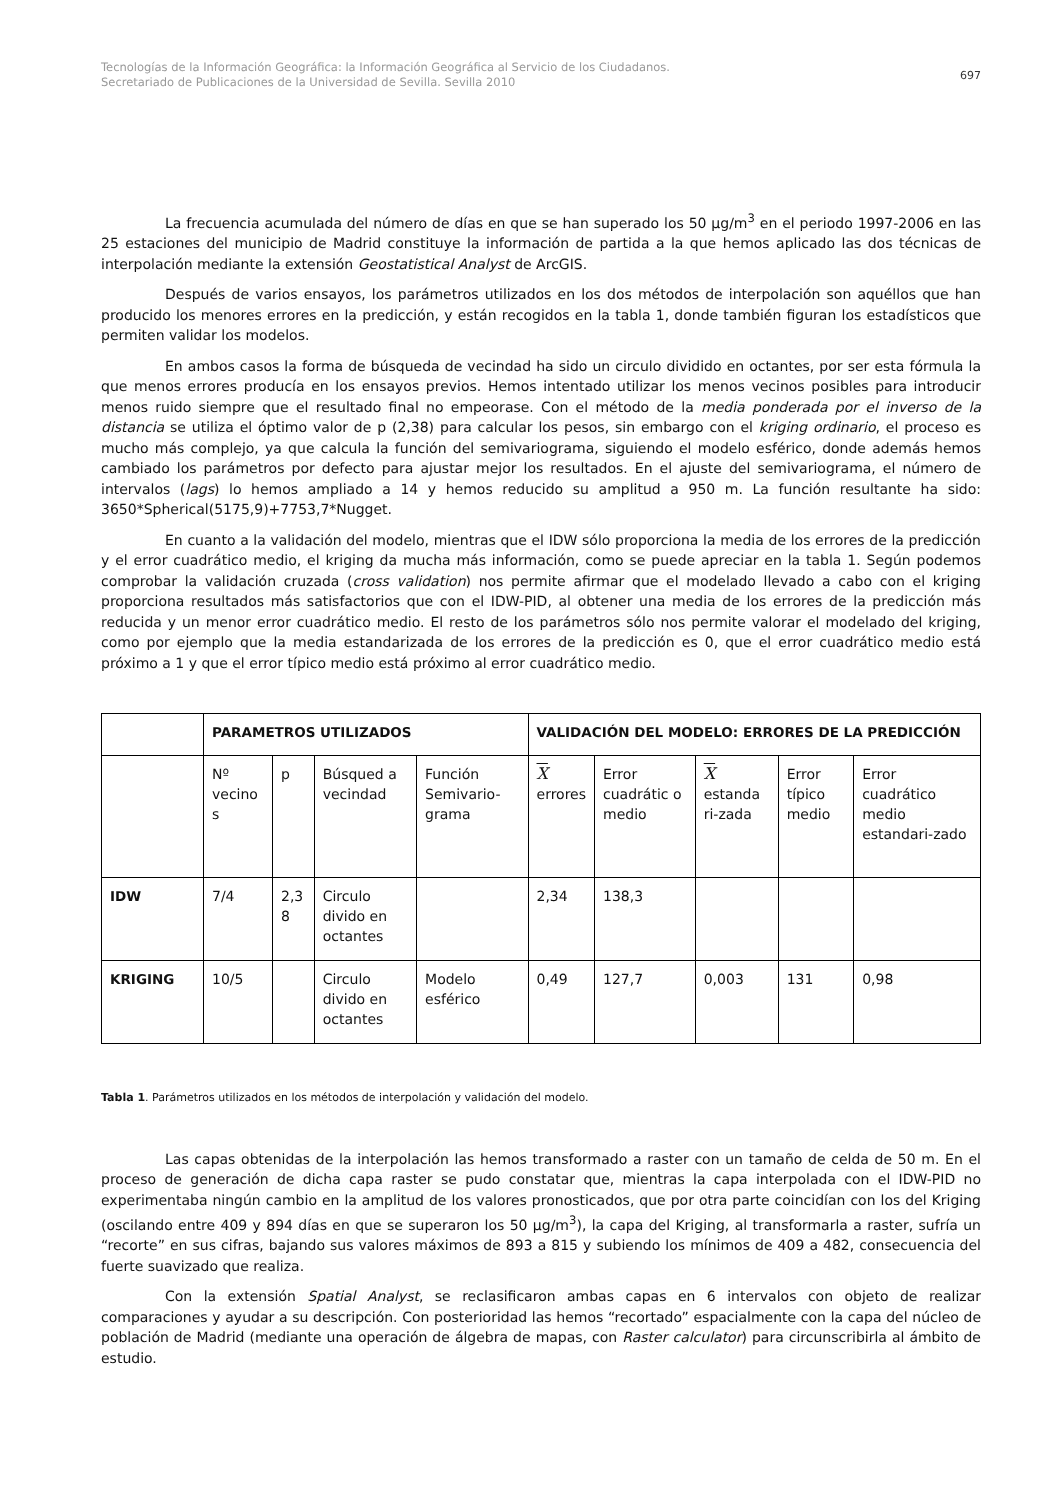Tecnologías de la Información Geográfica: la Información Geográfica al Servicio de los Ciudadanos.
Secretariado de Publicaciones de la Universidad de Sevilla. Sevilla 2010
697
La frecuencia acumulada del número de días en que se han superado los 50 µg/m<sup>3</sup> en el periodo 1997-2006 en las 25 estaciones del municipio de Madrid constituye la información de partida a la que hemos aplicado las dos técnicas de interpolación mediante la extensión Geostatistical Analyst de ArcGIS.
Después de varios ensayos, los parámetros utilizados en los dos métodos de interpolación son aquéllos que han producido los menores errores en la predicción, y están recogidos en la tabla 1, donde también figuran los estadísticos que permiten validar los modelos.
En ambos casos la forma de búsqueda de vecindad ha sido un circulo dividido en octantes, por ser esta fórmula la que menos errores producía en los ensayos previos. Hemos intentado utilizar los menos vecinos posibles para introducir menos ruido siempre que el resultado final no empeorase. Con el método de la media ponderada por el inverso de la distancia se utiliza el óptimo valor de p (2,38) para calcular los pesos, sin embargo con el kriging ordinario, el proceso es mucho más complejo, ya que calcula la función del semivariograma, siguiendo el modelo esférico, donde además hemos cambiado los parámetros por defecto para ajustar mejor los resultados. En el ajuste del semivariograma, el número de intervalos (lags) lo hemos ampliado a 14 y hemos reducido su amplitud a 950 m. La función resultante ha sido: 3650*Spherical(5175,9)+7753,7*Nugget.
En cuanto a la validación del modelo, mientras que el IDW sólo proporciona la media de los errores de la predicción y el error cuadrático medio, el kriging da mucha más información, como se puede apreciar en la tabla 1. Según podemos comprobar la validación cruzada (cross validation) nos permite afirmar que el modelado llevado a cabo con el kriging proporciona resultados más satisfactorios que con el IDW-PID, al obtener una media de los errores de la predicción más reducida y un menor error cuadrático medio. El resto de los parámetros sólo nos permite valorar el modelado del kriging, como por ejemplo que la media estandarizada de los errores de la predicción es 0, que el error cuadrático medio está próximo a 1 y que el error típico medio está próximo al error cuadrático medio.
| | PARAMETROS UTILIZADOS | | | | VALIDACIÓN DEL MODELO: ERRORES DE LA PREDICCIÓN | | | | |
| --- | --- | --- | --- | --- | --- | --- | --- | --- | --- |
| | Nº vecino s | p | Búsqued a vecindad | Función Semivario-grama | X errores | Error cuadrátic o medio | X estanda ri-zada | Error típico medio | Error cuadrático medio estandari-zado |
| IDW | 7/4 | 2,3 8 | Circulo divido en octantes | | 2,34 | 138,3 | | | |
| KRIGING | 10/5 | | Circulo divido en octantes | Modelo esférico | 0,49 | 127,7 | 0,003 | 131 | 0,98 |
Tabla 1. Parámetros utilizados en los métodos de interpolación y validación del modelo.
Las capas obtenidas de la interpolación las hemos transformado a raster con un tamaño de celda de 50 m. En el proceso de generación de dicha capa raster se pudo constatar que, mientras la capa interpolada con el IDW-PID no experimentaba ningún cambio en la amplitud de los valores pronosticados, que por otra parte coincidían con los del Kriging (oscilando entre 409 y 894 días en que se superaron los 50 µg/m<sup>3</sup>), la capa del Kriging, al transformarla a raster, sufría un “recorte” en sus cifras, bajando sus valores máximos de 893 a 815 y subiendo los mínimos de 409 a 482, consecuencia del fuerte suavizado que realiza.
Con la extensión Spatial Analyst, se reclasificaron ambas capas en 6 intervalos con objeto de realizar comparaciones y ayudar a su descripción. Con posterioridad las hemos “recortado” espacialmente con la capa del núcleo de población de Madrid (mediante una operación de álgebra de mapas, con Raster calculator) para circunscribirla al ámbito de estudio.